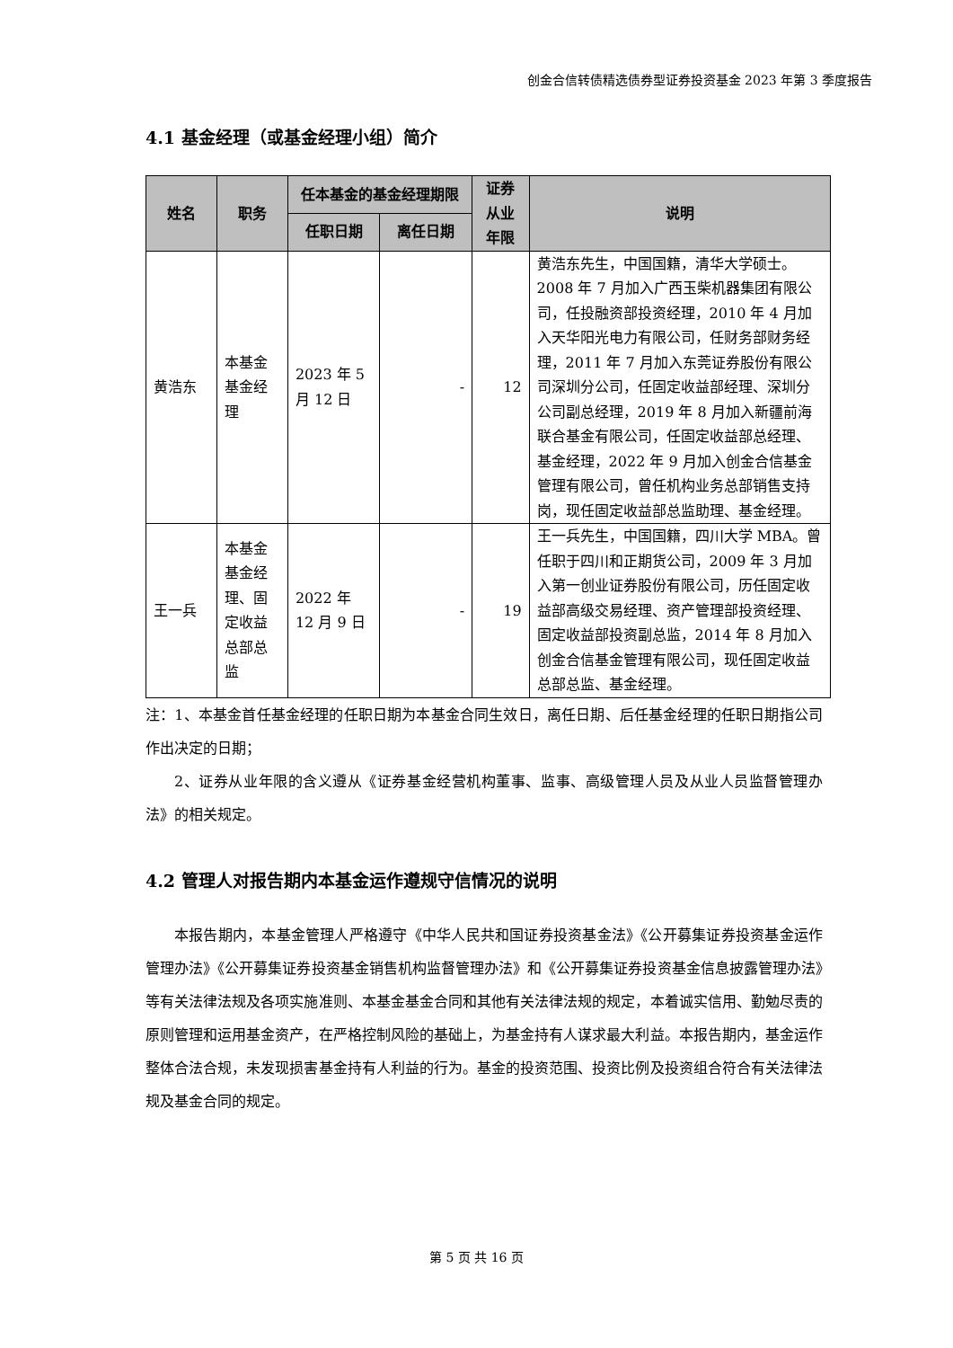创金合信转债精选债券型证券投资基金 2023 年第 3 季度报告
4.1 基金经理（或基金经理小组）简介
| 姓名 | 职务 | 任本基金的基金经理期限 | | 证券从业年限 | 说明 |
| --- | --- | --- | --- | --- | --- |
| | | 任职日期 | 离任日期 | | |
| 黄浩东 | 本基金基金经理 | 2023 年 5 月 12 日 | - | 12 | 黄浩东先生，中国国籍，清华大学硕士。2008 年 7 月加入广西玉柴机器集团有限公司，任投融资部投资经理，2010 年 4 月加入天华阳光电力有限公司，任财务部财务经理，2011 年 7 月加入东莞证券股份有限公司深圳分公司，任固定收益部经理、深圳分公司副总经理，2019 年 8 月加入新疆前海联合基金有限公司，任固定收益部总经理、基金经理，2022 年 9 月加入创金合信基金管理有限公司，曾任机构业务总部销售支持岗，现任固定收益部总监助理、基金经理。 |
| 王一兵 | 本基金基金经理、固定收益总部总监 | 2022 年 12 月 9 日 | - | 19 | 王一兵先生，中国国籍，四川大学 MBA。曾任职于四川和正期货公司，2009 年 3 月加入第一创业证券股份有限公司，历任固定收益部高级交易经理、资产管理部投资经理、固定收益部投资副总监，2014 年 8 月加入创金合信基金管理有限公司，现任固定收益总部总监、基金经理。 |
注：1、本基金首任基金经理的任职日期为本基金合同生效日，离任日期、后任基金经理的任职日期指公司作出决定的日期；
2、证券从业年限的含义遵从《证券基金经营机构董事、监事、高级管理人员及从业人员监督管理办法》的相关规定。
4.2 管理人对报告期内本基金运作遵规守信情况的说明
本报告期内，本基金管理人严格遵守《中华人民共和国证券投资基金法》《公开募集证券投资基金运作管理办法》《公开募集证券投资基金销售机构监督管理办法》和《公开募集证券投资基金信息披露管理办法》等有关法律法规及各项实施准则、本基金基金合同和其他有关法律法规的规定，本着诚实信用、勤勉尽责的原则管理和运用基金资产，在严格控制风险的基础上，为基金持有人谋求最大利益。本报告期内，基金运作整体合法合规，未发现损害基金持有人利益的行为。基金的投资范围、投资比例及投资组合符合有关法律法规及基金合同的规定。
第 5 页 共 16 页